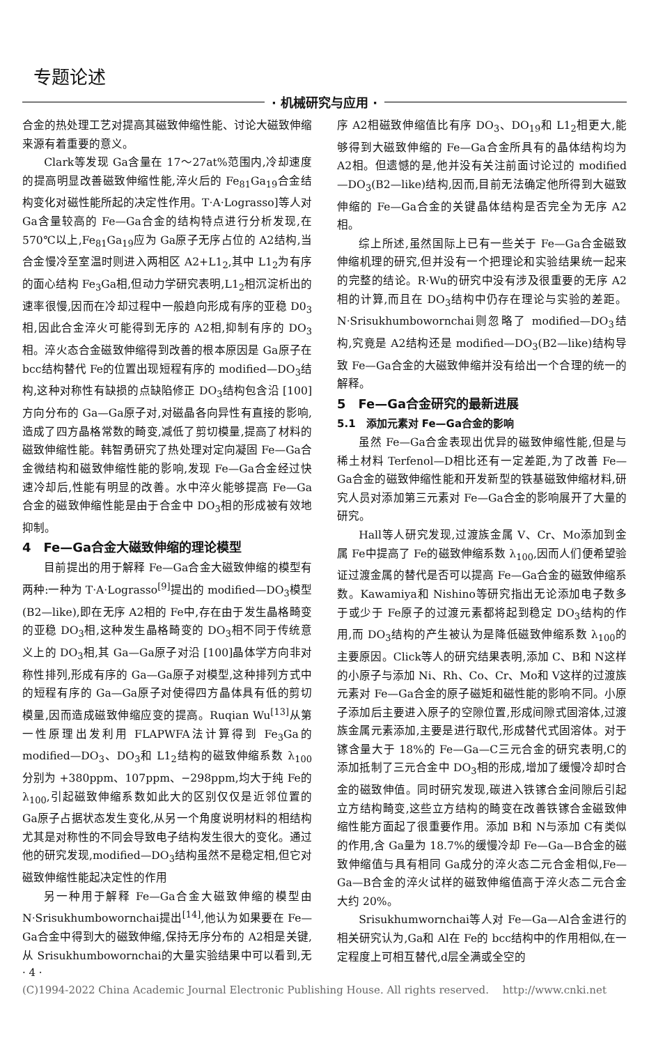专题论述
· 机械研究与应用 ·
合金的热处理工艺对提高其磁致伸缩性能、讨论大磁致伸缩来源有着重要的意义。
Clark等发现 Ga含量在 17～27at%范围内,冷却速度的提高明显改善磁致伸缩性能,淬火后的 Fe<sub>81</sub>Ga<sub>19</sub>合金结构变化对磁性能所起的决定性作用。T·A·Lograsso]等人对 Ga含量较高的 Fe—Ga合金的结构特点进行分析发现,在 570℃以上,Fe<sub>81</sub>Ga<sub>19</sub>应为 Ga原子无序占位的 A2结构,当合金慢冷至室温时则进入两相区 A2+L1<sub>2</sub>,其中 L1<sub>2</sub>为有序的面心结构 Fe<sub>3</sub>Ga相,但动力学研究表明,L1<sub>2</sub>相沉淀析出的速率很慢,因而在冷却过程中一般趋向形成有序的亚稳 D0<sub>3</sub>相,因此合金淬火可能得到无序的 A2相,抑制有序的 DO<sub>3</sub>相。淬火态合金磁致伸缩得到改善的根本原因是 Ga原子在 bcc结构替代 Fe的位置出现短程有序的 modified—DO<sub>3</sub>结构,这种对称性有缺损的点缺陷修正 DO<sub>3</sub>结构包含沿 [100]方向分布的 Ga—Ga原子对,对磁晶各向异性有直接的影响,造成了四方晶格常数的畸变,减低了剪切模量,提高了材料的磁致伸缩性能。韩智勇研究了热处理对定向凝固 Fe—Ga合金微结构和磁致伸缩性能的影响,发现 Fe—Ga合金经过快速冷却后,性能有明显的改善。水中淬火能够提高 Fe—Ga合金的磁致伸缩性能是由于合金中 DO<sub>3</sub>相的形成被有效地抑制。
4　Fe—Ga合金大磁致伸缩的理论模型
目前提出的用于解释 Fe—Ga合金大磁致伸缩的模型有两种:一种为 T·A·Lograsso<sup>[9]</sup>提出的 modified—DO<sub>3</sub>模型 (B2—like),即在无序 A2相的 Fe中,存在由于发生晶格畸变的亚稳 DO<sub>3</sub>相,这种发生晶格畸变的 DO<sub>3</sub>相不同于传统意义上的 DO<sub>3</sub>相,其 Ga—Ga原子对沿 [100]晶体学方向非对称性排列,形成有序的 Ga—Ga原子对模型,这种排列方式中的短程有序的 Ga—Ga原子对使得四方晶体具有低的剪切模量,因而造成磁致伸缩应变的提高。Ruqian Wu<sup>[13]</sup>从第一性原理出发利用 FLAPWFA法计算得到 Fe<sub>3</sub>Ga的 modified—DO<sub>3</sub>、DO<sub>3</sub>和 L1<sub>2</sub>结构的磁致伸缩系数 λ<sub>100</sub>分别为 +380ppm、107ppm、−298ppm,均大于纯 Fe的 λ<sub>100</sub>,引起磁致伸缩系数如此大的区别仅仅是近邻位置的 Ga原子占据状态发生变化,从另一个角度说明材料的相结构尤其是对称性的不同会导致电子结构发生很大的变化。通过他的研究发现,modified—DO<sub>3</sub>结构虽然不是稳定相,但它对磁致伸缩性能起决定性的作用
另一种用于解释 Fe—Ga合金大磁致伸缩的模型由 N·Srisukhumbowornchai提出<sup>[14]</sup>,他认为如果要在 Fe—Ga合金中得到大的磁致伸缩,保持无序分布的 A2相是关键,从 Srisukhumbowornchai的大量实验结果中可以看到,无序 A2相磁致伸缩值比有序 DO<sub>3</sub>、DO<sub>19</sub>和 L1<sub>2</sub>相更大,能够得到大磁致伸缩的 Fe—Ga合金所具有的晶体结构均为 A2相。但遗憾的是,他并没有关注前面讨论过的 modified—DO<sub>3</sub>(B2—like)结构,因而,目前无法确定他所得到大磁致伸缩的 Fe—Ga合金的关键晶体结构是否完全为无序 A2相。
综上所述,虽然国际上已有一些关于 Fe—Ga合金磁致伸缩机理的研究,但并没有一个把理论和实验结果统一起来的完整的结论。R·Wu的研究中没有涉及很重要的无序 A2相的计算,而且在 DO<sub>3</sub>结构中仍存在理论与实验的差距。N·Srisukhumbowornchai则忽略了 modified—DO<sub>3</sub>结构,究竟是 A2结构还是 modified—DO<sub>3</sub>(B2—like)结构导致 Fe—Ga合金的大磁致伸缩并没有给出一个合理的统一的解释。
5　Fe—Ga合金研究的最新进展
5.1　添加元素对 Fe—Ga合金的影响
虽然 Fe—Ga合金表现出优异的磁致伸缩性能,但是与稀土材料 Terfenol—D相比还有一定差距,为了改善 Fe—Ga合金的磁致伸缩性能和开发新型的铁基磁致伸缩材料,研究人员对添加第三元素对 Fe—Ga合金的影响展开了大量的研究。
Hall等人研究发现,过渡族金属 V、Cr、Mo添加到金属 Fe中提高了 Fe的磁致伸缩系数 λ<sub>100</sub>,因而人们便希望验证过渡金属的替代是否可以提高 Fe—Ga合金的磁致伸缩系数。Kawamiya和 Nishino等研究指出无论添加电子数多于或少于 Fe原子的过渡元素都将起到稳定 DO<sub>3</sub>结构的作用,而 DO<sub>3</sub>结构的产生被认为是降低磁致伸缩系数 λ<sub>100</sub>的主要原因。Click等人的研究结果表明,添加 C、B和 N这样的小原子与添加 Ni、Rh、Co、Cr、Mo和 V这样的过渡族元素对 Fe—Ga合金的原子磁矩和磁性能的影响不同。小原子添加后主要进入原子的空隙位置,形成间隙式固溶体,过渡族金属元素添加,主要是进行取代,形成替代式固溶体。对于镓含量大于 18%的 Fe—Ga—C三元合金的研究表明,C的添加抵制了三元合金中 DO<sub>3</sub>相的形成,增加了缓慢冷却时合金的磁致伸值。同时研究发现,碳进入铁镓合金间隙后引起立方结构畸变,这些立方结构的畸变在改善铁镓合金磁致伸缩性能方面起了很重要作用。添加 B和 N与添加 C有类似的作用,含 Ga量为 18.7%的缓慢冷却 Fe—Ga—B合金的磁致伸缩值与具有相同 Ga成分的淬火态二元合金相似,Fe—Ga—B合金的淬火试样的磁致伸缩值高于淬火态二元合金大约 20%。
Srisukhumwornchai等人对 Fe—Ga—Al合金进行的相关研究认为,Ga和 Al在 Fe的 bcc结构中的作用相似,在一定程度上可相互替代,d层全满或全空的
· 4 ·
(C)1994-2022 China Academic Journal Electronic Publishing House. All rights reserved.　 http://www.cnki.net